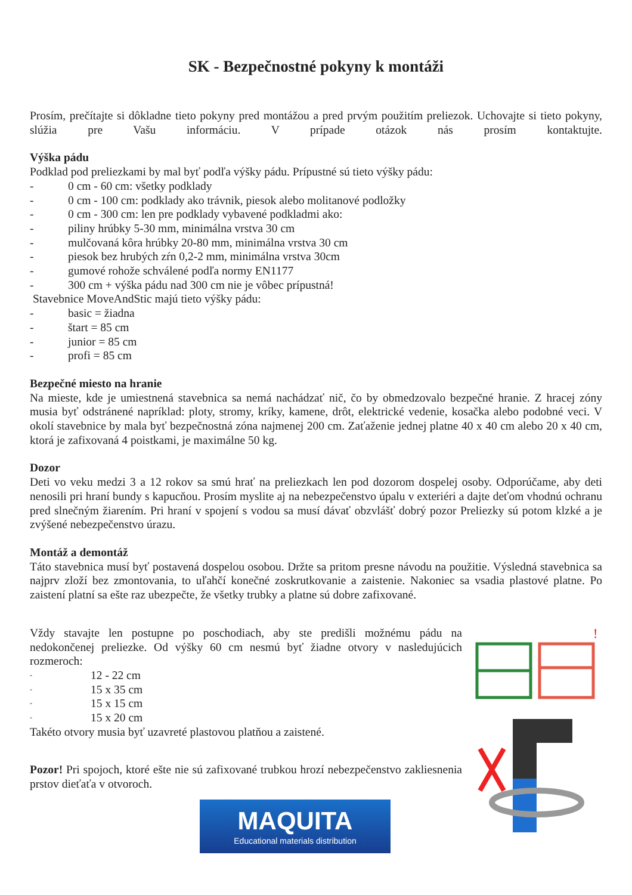SK - Bezpečnostné pokyny k montáži
Prosím, prečítajte si dôkladne tieto pokyny pred montážou a pred prvým použitím preliezok. Uchovajte si tieto pokyny, slúžia pre Vašu informáciu. V prípade otázok nás prosím kontaktujte.
Výška pádu
Podklad pod preliezkami by mal byť podľa výšky pádu. Prípustné sú tieto výšky pádu:
- 0 cm - 60 cm: všetky podklady
- 0 cm - 100 cm: podklady ako trávnik, piesok alebo molitanové podložky
- 0 cm - 300 cm: len pre podklady vybavené podkladmi ako:
- piliny hrúbky 5-30 mm, minimálna vrstva 30 cm
- mulčovaná kôra hrúbky 20-80 mm, minimálna vrstva 30 cm
- piesok bez hrubých zŕn 0,2-2 mm, minimálna vrstva 30cm
- gumové rohože schválené podľa normy EN1177
- 300 cm + výška pádu nad 300 cm nie je vôbec prípustná!
Stavebnice MoveAndStic majú tieto výšky pádu:
- basic = žiadna
- štart = 85 cm
- junior = 85 cm
- profi = 85 cm
Bezpečné miesto na hranie
Na mieste, kde je umiestnená stavebnica sa nemá nachádzať nič, čo by obmedzovalo bezpečné hranie. Z hracej zóny musia byť odstránené napríklad: ploty, stromy, kríky, kamene, drôt, elektrické vedenie, kosačka alebo podobné veci. V okolí stavebnice by mala byť bezpečnostná zóna najmenej 200 cm. Zaťaženie jednej platne 40 x 40 cm alebo 20 x 40 cm, ktorá je zafixovaná 4 poistkami, je maximálne 50 kg.
Dozor
Deti vo veku medzi 3 a 12 rokov sa smú hrať na preliezkach len pod dozorom dospelej osoby. Odporúčame, aby deti nenosili pri hraní bundy s kapucňou. Prosím myslite aj na nebezpečenstvo úpalu v exteriéri a dajte deťom vhodnú ochranu pred slnečným žiarením. Pri hraní v spojení s vodou sa musí dávať obzvlášť dobrý pozor Preliezky sú potom klzké a je zvýšené nebezpečenstvo úrazu.
Montáž a demontáž
Táto stavebnica musí byť postavená dospelou osobou. Držte sa pritom presne návodu na použitie. Výsledná stavebnica sa najprv zloží bez zmontovania, to uľahčí konečné zoskrutkovanie a zaistenie. Nakoniec sa vsadia plastové platne. Po zaistení platní sa ešte raz ubezpečte, že všetky trubky a platne sú dobre zafixované.
Vždy stavajte len postupne po poschodiach, aby ste predišli možnému pádu na nedokončenej preliezke. Od výšky 60 cm nesmú byť žiadne otvory v nasledujúcich rozmeroch:
- 12 - 22 cm
- 15 x 35 cm
- 15 x 15 cm
- 15 x 20 cm
Takéto otvory musia byť uzavreté plastovou platňou a zaistené.
Pozor! Pri spojoch, ktoré ešte nie sú zafixované trubkou hrozí nebezpečenstvo zakliesnenia prstov dieťaťa v otvoroch.
!
MAQUITA
Educational materials distribution